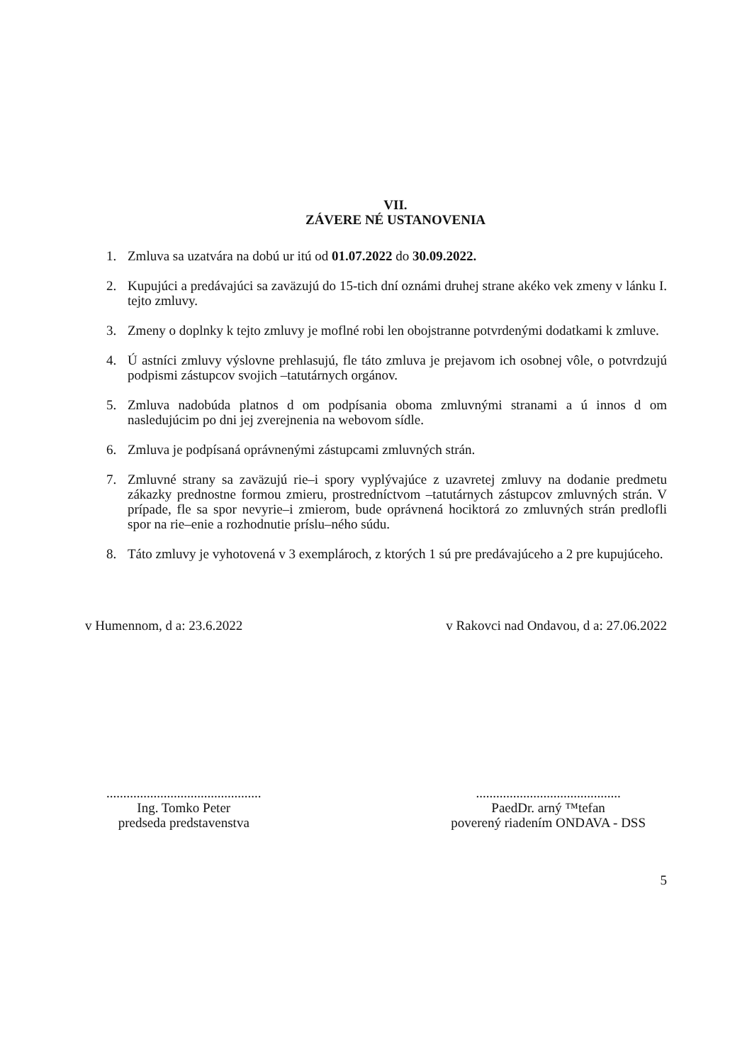VII.
ZÁVERE NÉ USTANOVENIA
1. Zmluva sa uzatvára na dobú ur itú od 01.07.2022 do 30.09.2022.
2. Kupujúci a predávajúci sa zaväzujú do 15-tich dní oznámi druhej strane akéko vek zmeny v lánku I. tejto zmluvy.
3. Zmeny o doplnky k tejto zmluvy je moflné robi len obojstranne potvrdenými dodatkami k zmluve.
4. Ú astníci zmluvy výslovne prehlasujú, fle táto zmluva je prejavom ich osobnej vôle, o potvrdzujú podpismi zástupcov svojich –tatutárnych orgánov.
5. Zmluva nadobúda platnos d om podpísania oboma zmluvnými stranami a ú innos d om nasledujúcim po dni jej zverejnenia na webovom sídle.
6. Zmluva je podpísaná oprávnenými zástupcami zmluvných strán.
7. Zmluvné strany sa zaväzujú rie–i spory vyplývajúce z uzavretej zmluvy na dodanie predmetu zákazky prednostne formou zmieru, prostredníctvom –tatutárnych zástupcov zmluvných strán. V prípade, fle sa spor nevyrie–i zmierom, bude oprávnená hociktorá zo zmluvných strán predlofli spor na rie–enie a rozhodnutie príslu–ného súdu.
8. Táto zmluvy je vyhotovená v 3 exemplároch, z ktorých 1 sú pre predávajúceho a 2 pre kupujúceho.
v Humennom, d a: 23.6.2022 v Rakovci nad Ondavou, d a: 27.06.2022
..............................................
Ing. Tomko Peter
predseda predstavenstva
...........................................
PaedDr. arný ™tefan
poverený riadením ONDAVA - DSS
5